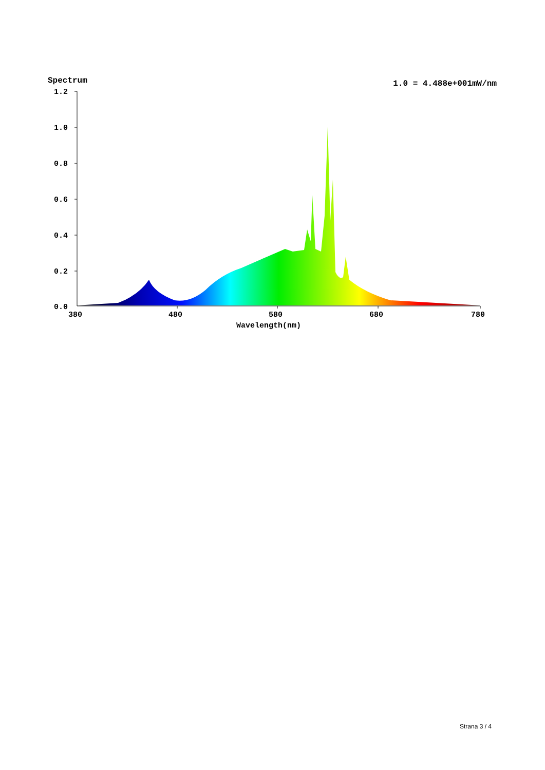Spectrum 1.0 = 4.488e+001mW/nm
1.2
1.0
0.8
0.6
0.4
0.2
0.0
380
480
580
680
780
Wavelength(nm)
Strana 3 / 4